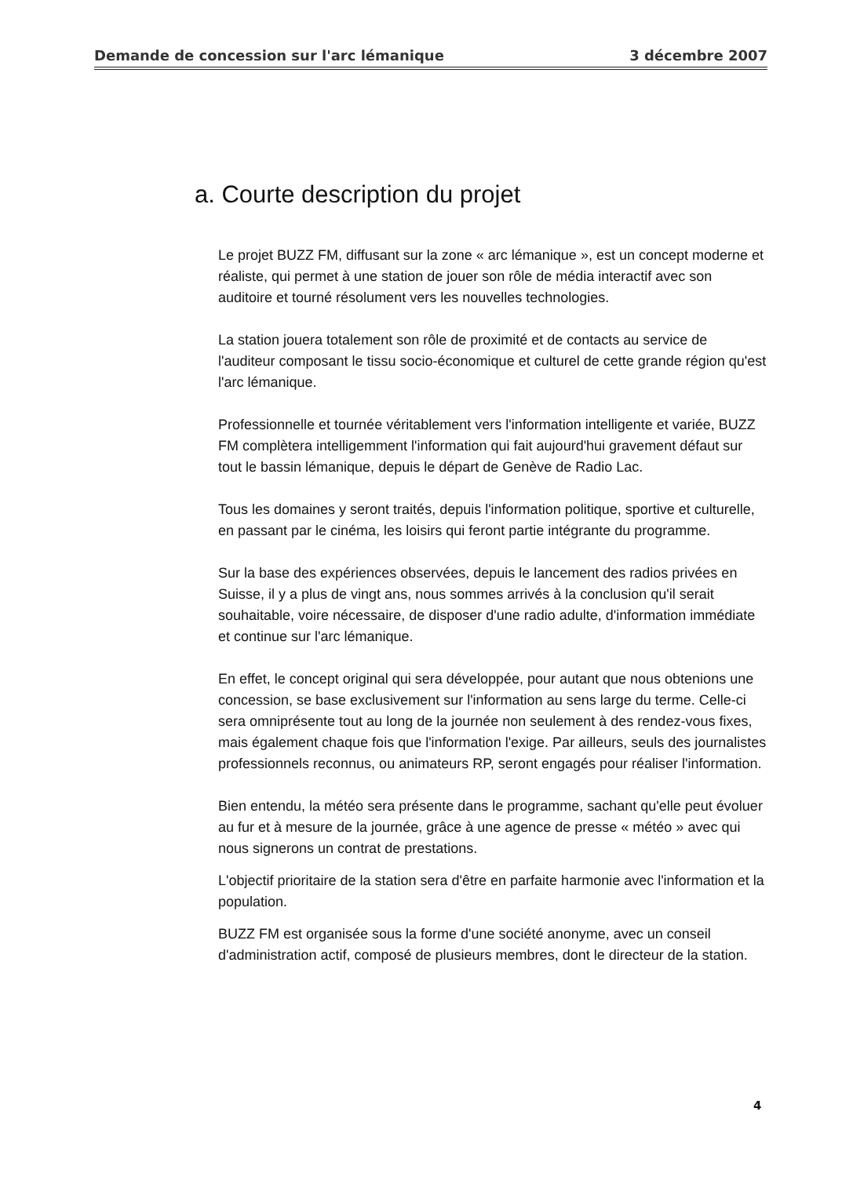Demande de concession sur l'arc lémanique 3 décembre 2007
a. Courte description du projet
Le projet BUZZ FM, diffusant sur la zone « arc lémanique », est un concept moderne et réaliste, qui permet à une station de jouer son rôle de média interactif avec son auditoire et tourné résolument vers les nouvelles technologies.
La station jouera totalement son rôle de proximité et de contacts au service de l'auditeur composant le tissu socio-économique et culturel de cette grande région qu'est l'arc lémanique.
Professionnelle et tournée véritablement vers l'information intelligente et variée, BUZZ FM complètera intelligemment l'information qui fait aujourd'hui gravement défaut sur tout le bassin lémanique, depuis le départ de Genève de Radio Lac.
Tous les domaines y seront traités, depuis l'information politique, sportive et culturelle, en passant par le cinéma, les loisirs qui feront partie intégrante du programme.
Sur la base des expériences observées, depuis le lancement des radios privées en Suisse, il y a plus de vingt ans, nous sommes arrivés à la conclusion qu'il serait souhaitable, voire nécessaire, de disposer d'une radio adulte, d'information immédiate et continue sur l'arc lémanique.
En effet, le concept original qui sera développée, pour autant que nous obtenions une concession, se base exclusivement sur l'information au sens large du terme. Celle-ci sera omniprésente tout au long de la journée non seulement à des rendez-vous fixes, mais également chaque fois que l'information l'exige. Par ailleurs, seuls des journalistes professionnels reconnus, ou animateurs RP, seront engagés pour réaliser l'information.
Bien entendu, la météo sera présente dans le programme, sachant qu'elle peut évoluer au fur et à mesure de la journée, grâce à une agence de presse « météo » avec qui nous signerons un contrat de prestations.
L'objectif prioritaire de la station sera d'être en parfaite harmonie avec l'information et la population.
BUZZ FM est organisée sous la forme d'une société anonyme, avec un conseil d'administration actif, composé de plusieurs membres, dont le directeur de la station.
4